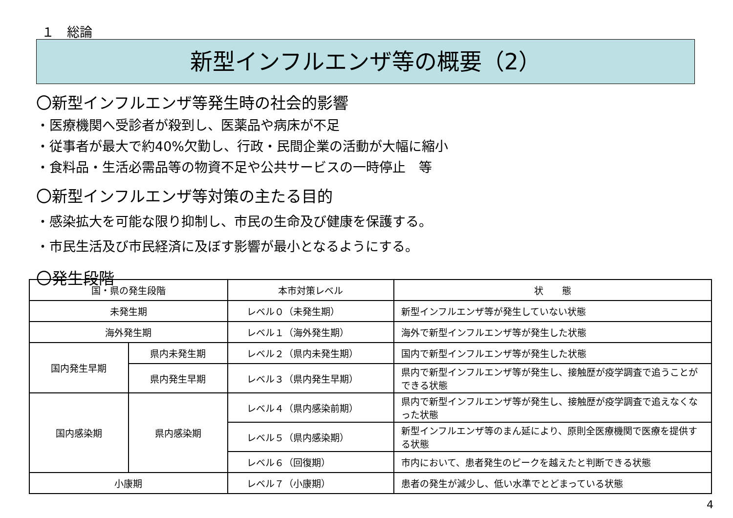１　総論
新型インフルエンザ等の概要（2）
〇新型インフルエンザ等発生時の社会的影響
・医療機関へ受診者が殺到し、医薬品や病床が不足
・従事者が最大で約40%欠勤し、行政・民間企業の活動が大幅に縮小
・食料品・生活必需品等の物資不足や公共サービスの一時停止　等
〇新型インフルエンザ等対策の主たる目的
・感染拡大を可能な限り抑制し、市民の生命及び健康を保護する。
・市民生活及び市民経済に及ぼす影響が最小となるようにする。
〇発生段階
| 国・県の発生段階 | | 本市対策レベル | 状 態 |
| --- | --- | --- | --- |
| 未発生期 | | レベル０（未発生期） | 新型インフルエンザ等が発生していない状態 |
| 海外発生期 | | レベル１（海外発生期） | 海外で新型インフルエンザ等が発生した状態 |
| 国内発生早期 | 県内未発生期 | レベル２（県内未発生期） | 国内で新型インフルエンザ等が発生した状態 |
| | 県内発生早期 | レベル３（県内発生早期） | 県内で新型インフルエンザ等が発生し、接触歴が疫学調査で追うことができる状態 |
| 国内感染期 | 県内感染期 | レベル４（県内感染前期） | 県内で新型インフルエンザ等が発生し、接触歴が疫学調査で追えなくなった状態 |
| | | レベル５（県内感染期） | 新型インフルエンザ等のまん延により、原則全医療機関で医療を提供する状態 |
| | | レベル６（回復期） | 市内において、患者発生のピークを越えたと判断できる状態 |
| 小康期 | | レベル７（小康期） | 患者の発生が減少し、低い水準でとどまっている状態 |
4